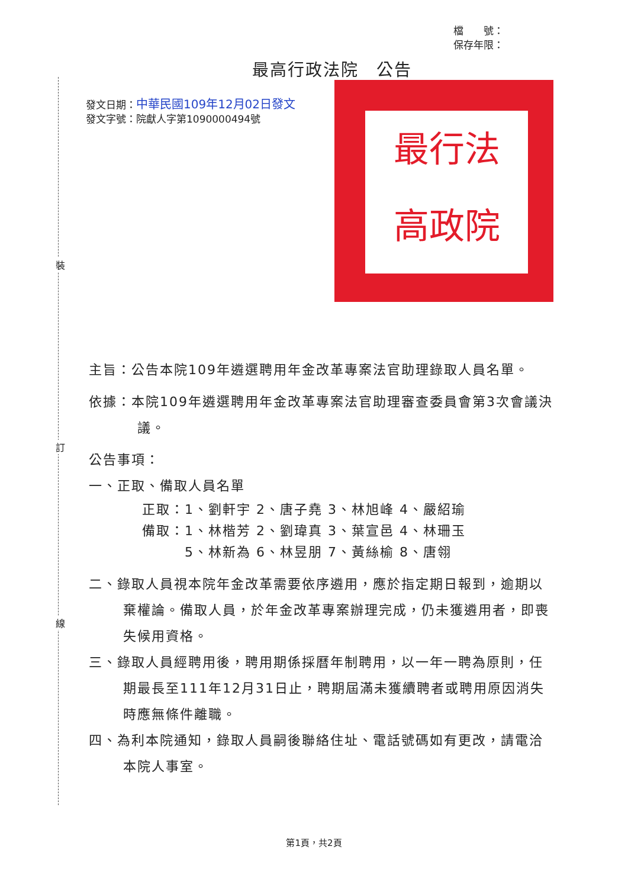裝
訂
線
最行法
高政院
檔　　號：
保存年限：
最高行政法院　公告
發文日期：中華民國109年12月02日發文
發文字號：院獻人字第1090000494號
主旨：公告本院109年遴選聘用年金改革專案法官助理錄取人員名單。
依據：本院109年遴選聘用年金改革專案法官助理審查委員會第3次會議決議。
公告事項：
一、正取、備取人員名單
正取：1、劉軒宇 2、唐子堯 3、林旭峰 4、嚴紹瑜
備取：1、林楷芳 2、劉瑋真 3、葉宣邑 4、林珊玉
　　　5、林新為 6、林昱朋 7、黃絲榆 8、唐翎
二、錄取人員視本院年金改革需要依序遴用，應於指定期日報到，逾期以棄權論。備取人員，於年金改革專案辦理完成，仍未獲遴用者，即喪失候用資格。
三、錄取人員經聘用後，聘用期係採曆年制聘用，以一年一聘為原則，任期最長至111年12月31日止，聘期屆滿未獲續聘者或聘用原因消失時應無條件離職。
四、為利本院通知，錄取人員嗣後聯絡住址、電話號碼如有更改，請電洽本院人事室。
第1頁，共2頁